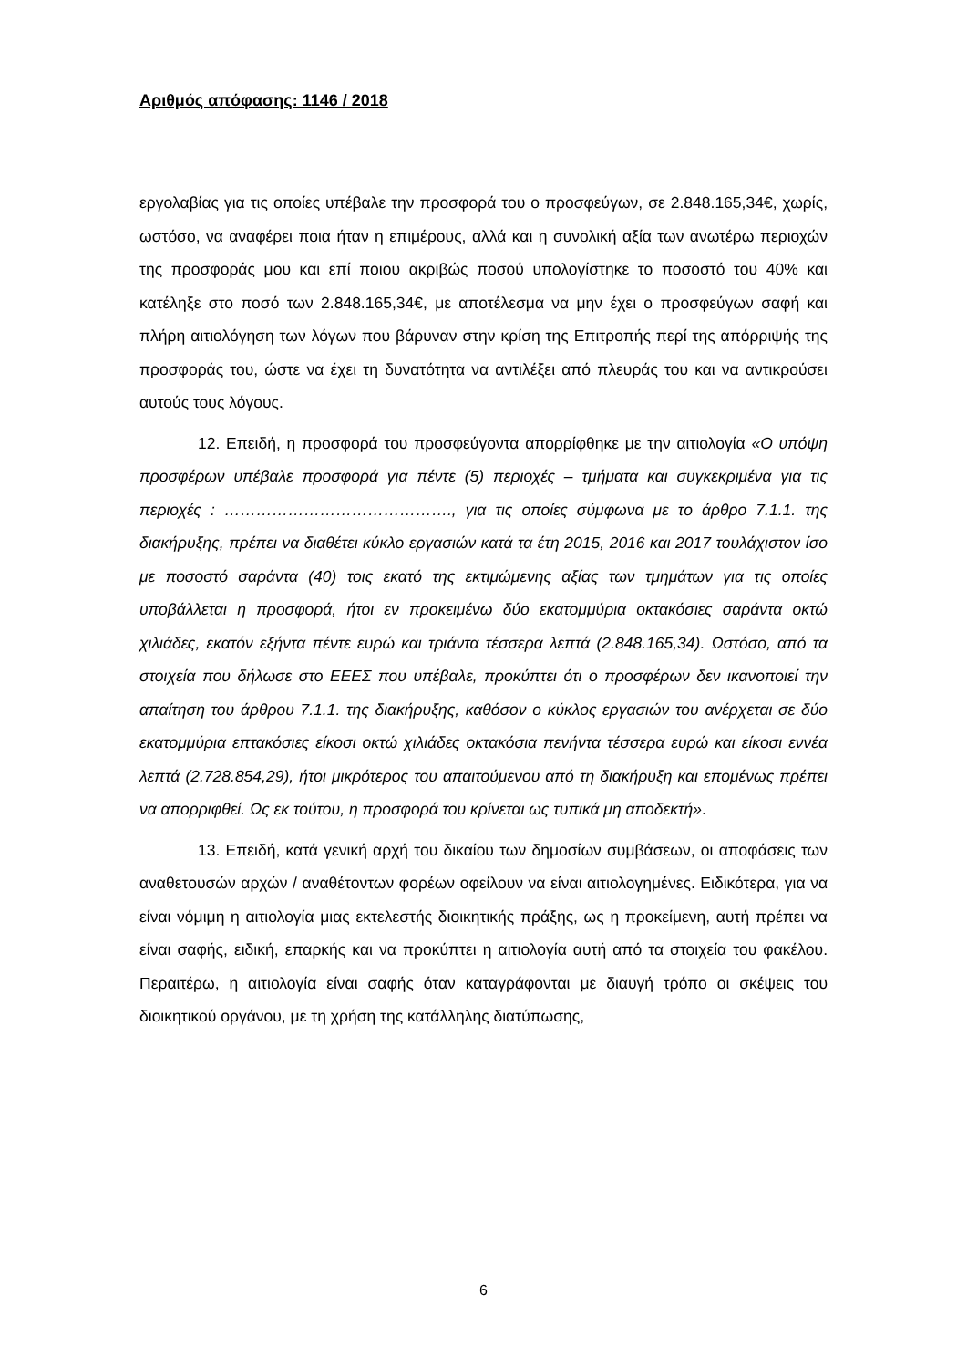Αριθμός απόφασης: 1146 / 2018
εργολαβίας για τις οποίες υπέβαλε την προσφορά του ο προσφεύγων, σε 2.848.165,34€, χωρίς, ωστόσο, να αναφέρει ποια ήταν η επιμέρους, αλλά και η συνολική αξία των ανωτέρω περιοχών της προσφοράς μου και επί ποιου ακριβώς ποσού υπολογίστηκε το ποσοστό του 40% και κατέληξε στο ποσό των 2.848.165,34€, με αποτέλεσμα να μην έχει ο προσφεύγων σαφή και πλήρη αιτιολόγηση των λόγων που βάρυναν στην κρίση της Επιτροπής περί της απόρριψής της προσφοράς του, ώστε να έχει τη δυνατότητα να αντιλέξει από πλευράς του και να αντικρούσει αυτούς τους λόγους.
12. Επειδή, η προσφορά του προσφεύγοντα απορρίφθηκε με την αιτιολογία «Ο υπόψη προσφέρων υπέβαλε προσφορά για πέντε (5) περιοχές – τμήματα και συγκεκριμένα για τις περιοχές : ……………………………………., για τις οποίες σύμφωνα με το άρθρο 7.1.1. της διακήρυξης, πρέπει να διαθέτει κύκλο εργασιών κατά τα έτη 2015, 2016 και 2017 τουλάχιστον ίσο με ποσοστό σαράντα (40) τοις εκατό της εκτιμώμενης αξίας των τμημάτων για τις οποίες υποβάλλεται η προσφορά, ήτοι εν προκειμένω δύο εκατομμύρια οκτακόσιες σαράντα οκτώ χιλιάδες, εκατόν εξήντα πέντε ευρώ και τριάντα τέσσερα λεπτά (2.848.165,34). Ωστόσο, από τα στοιχεία που δήλωσε στο ΕΕΕΣ που υπέβαλε, προκύπτει ότι ο προσφέρων δεν ικανοποιεί την απαίτηση του άρθρου 7.1.1. της διακήρυξης, καθόσον ο κύκλος εργασιών του ανέρχεται σε δύο εκατομμύρια επτακόσιες είκοσι οκτώ χιλιάδες οκτακόσια πενήντα τέσσερα ευρώ και είκοσι εννέα λεπτά (2.728.854,29), ήτοι μικρότερος του απαιτούμενου από τη διακήρυξη και επομένως πρέπει να απορριφθεί. Ως εκ τούτου, η προσφορά του κρίνεται ως τυπικά μη αποδεκτή».
13. Επειδή, κατά γενική αρχή του δικαίου των δημοσίων συμβάσεων, οι αποφάσεις των αναθετουσών αρχών / αναθέτοντων φορέων οφείλουν να είναι αιτιολογημένες. Ειδικότερα, για να είναι νόμιμη η αιτιολογία μιας εκτελεστής διοικητικής πράξης, ως η προκείμενη, αυτή πρέπει να είναι σαφής, ειδική, επαρκής και να προκύπτει η αιτιολογία αυτή από τα στοιχεία του φακέλου. Περαιτέρω, η αιτιολογία είναι σαφής όταν καταγράφονται με διαυγή τρόπο οι σκέψεις του διοικητικού οργάνου, με τη χρήση της κατάλληλης διατύπωσης,
6